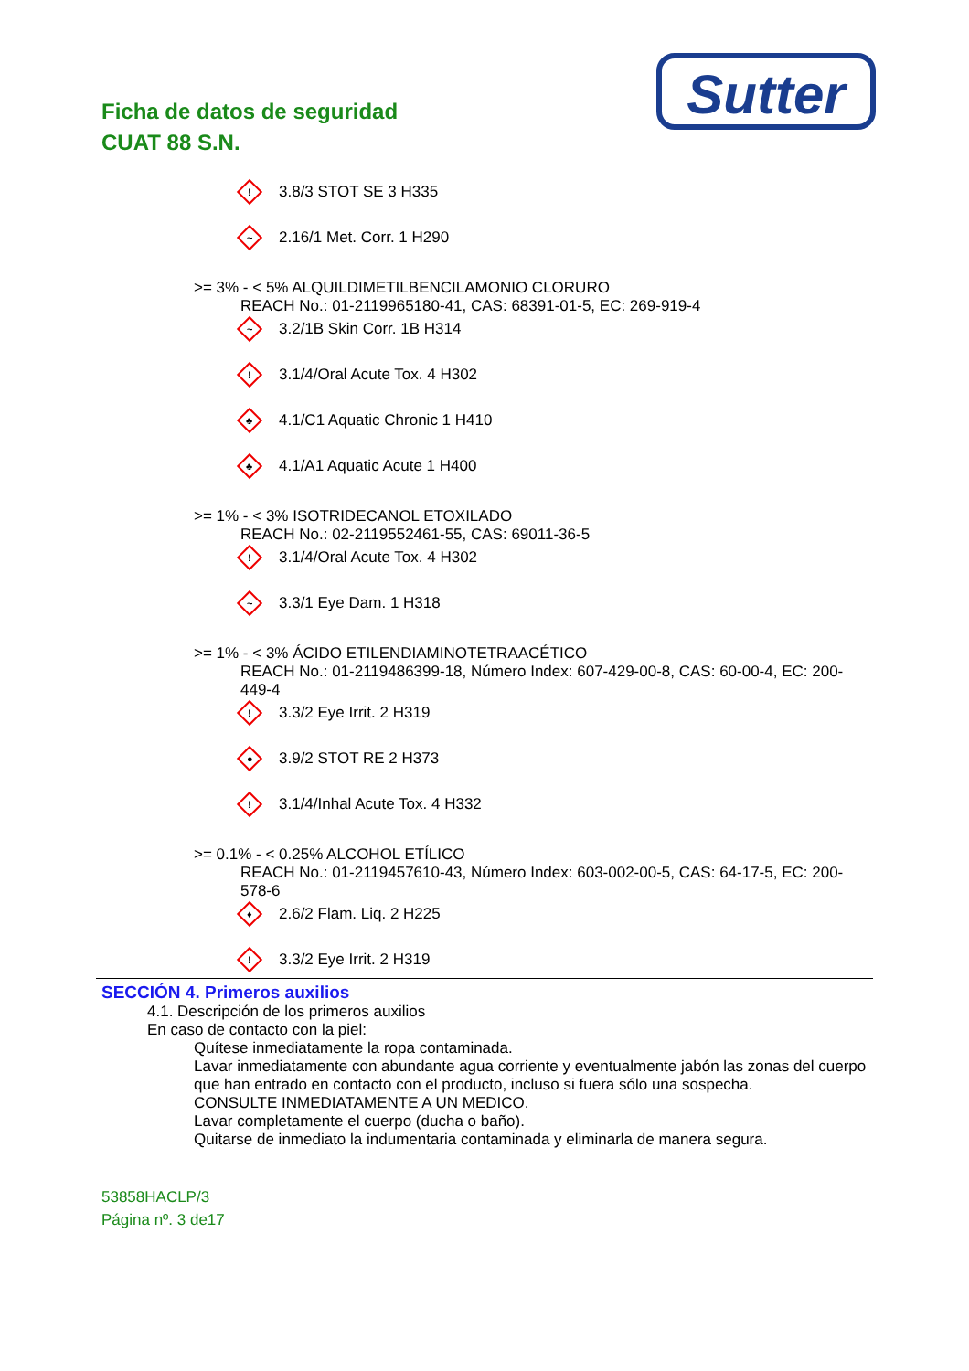Ficha de datos de seguridad
CUAT 88 S.N.
Sutter
!
3.8/3 STOT SE 3 H335
~
2.16/1 Met. Corr. 1 H290
>= 3% - < 5% ALQUILDIMETILBENCILAMONIO CLORURO
REACH No.: 01-2119965180-41, CAS: 68391-01-5, EC: 269-919-4
~
3.2/1B Skin Corr. 1B H314
!
3.1/4/Oral Acute Tox. 4 H302
♣
4.1/C1 Aquatic Chronic 1 H410
♣
4.1/A1 Aquatic Acute 1 H400
>= 1% - < 3% ISOTRIDECANOL ETOXILADO
REACH No.: 02-2119552461-55, CAS: 69011-36-5
!
3.1/4/Oral Acute Tox. 4 H302
~
3.3/1 Eye Dam. 1 H318
>= 1% - < 3% ÁCIDO ETILENDIAMINOTETRAACÉTICO
REACH No.: 01-2119486399-18, Número Index: 607-429-00-8, CAS: 60-00-4, EC: 200-449-4
!
3.3/2 Eye Irrit. 2 H319
●
3.9/2 STOT RE 2 H373
!
3.1/4/Inhal Acute Tox. 4 H332
>= 0.1% - < 0.25% ALCOHOL ETÍLICO
REACH No.: 01-2119457610-43, Número Index: 603-002-00-5, CAS: 64-17-5, EC: 200-578-6
♦
2.6/2 Flam. Liq. 2 H225
!
3.3/2 Eye Irrit. 2 H319
SECCIÓN 4. Primeros auxilios
4.1. Descripción de los primeros auxilios
En caso de contacto con la piel:
Quítese inmediatamente la ropa contaminada.
Lavar inmediatamente con abundante agua corriente y eventualmente jabón las zonas del cuerpo que han entrado en contacto con el producto, incluso si fuera sólo una sospecha.
CONSULTE INMEDIATAMENTE A UN MEDICO.
Lavar completamente el cuerpo (ducha o baño).
Quitarse de inmediato la indumentaria contaminada y eliminarla de manera segura.
53858HACLP/3
Página nº. 3 de17